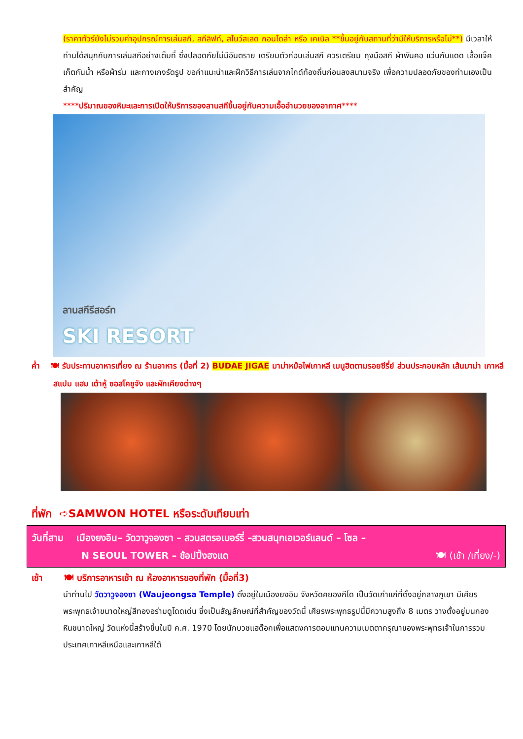(ราคาทัวร์ยังไม่รวมค่าอุปกรณ์การเล่นสกี, สกีลิฟท์, สโนว์สเลด กอนโดล่า หรือ เคเบิล **ขึ้นอยู่กับสถานที่ว่ามีให้บริการหรือไม่**) มีเวลาให้ท่านได้สนุกกับการเล่นสกีอย่างเต็มที่ ซึ่งปลอดภัยไม่มีอันตราย เตรียมตัวก่อนเล่นสกี ควรเตรียม ถุงมือสกี ผ้าพันคอ แว่นกันแดด เสื้อแจ็คเก็ตกันน้ำ หรือผ้าร่ม และกางเกงรัดรูป ขอคำแนะนำและฝึกวิธีการเล่นจากไกด์ท้องถิ่นก่อนลงสนามจริง เพื่อความปลอดภัยของท่านเองเป็นสำคัญ
****ปริมาณของหิมะและการเปิดให้บริการของลานสกีขึ้นอยู่กับความเอื้ออำนวยของอากาศ****
ลานสกีรีสอร์ท
SKI RESORT
ค่ำ 🍽 รับประทานอาหารเที่ยง ณ ร้านอาหาร (มื้อที่ 2) BUDAE JIGAE มาม่าหม้อไฟเกาหลี เมนูฮิตตามรอยซีรี่ย์ ส่วนประกอบหลัก เส้นมาม่า เกาหลี สแปม แฮม เต้าหู้ ซอสโคชูจัง และผักเคียงต่างๆ
ที่พัก ➪SAMWON HOTEL หรือระดับเทียบเท่า
วันที่สาม เมืองยงอิน– วัดวาวูจองซา – สวนสตรอเบอร์รี่ –สวนสนุกเอเวอร์แลนด์ – โซล –
N SEOUL TOWER – ช้อปปิ้งฮงแด 🍽 (เช้า /เที่ยง/-)
เช้า 🍽 บริการอาหารเช้า ณ ห้องอาหารของที่พัก (มื้อที่3)
นำท่านไป วัดวาวูจองซา (Waujeongsa Temple) ตั้งอยู่ในเมืองยงอิน จังหวัดคยองกีโด เป็นวัดเก่าแก่ที่ตั้งอยู่กลางภูเขา มีเศียรพระพุทธเจ้าขนาดใหญ่สีทองอร่ามดูโดดเด่น ซึ่งเป็นสัญลักษณ์ที่สำคัญของวัดนี้ เศียรพระพุทธรูปนี้มีความสูงถึง 8 เมตร วางตั้งอยู่บนกองหินขนาดใหญ่ วัดแห่งนี้สร้างขึ้นในปี ค.ศ. 1970 โดยนักบวชแฮด๊อกเพื่อแสดงการตอบแทนความเมตตากรุณาของพระพุทธเจ้าในการรวมประเทศเกาหลีเหนือและเกาหลีใต้